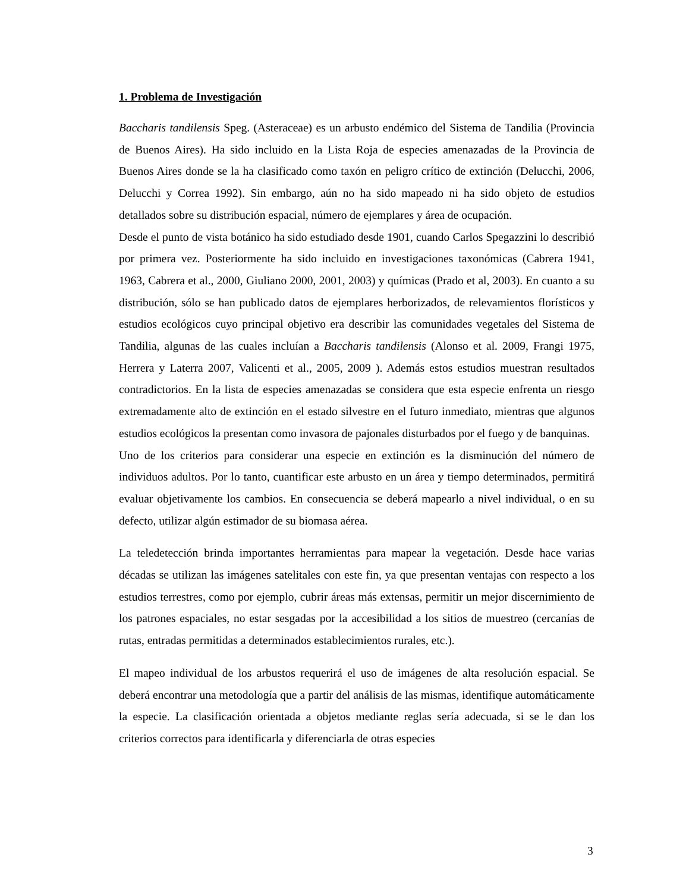1. Problema de Investigación
Baccharis tandilensis Speg. (Asteraceae) es un arbusto endémico del Sistema de Tandilia (Provincia de Buenos Aires). Ha sido incluido en la Lista Roja de especies amenazadas de la Provincia de Buenos Aires donde se la ha clasificado como taxón en peligro crítico de extinción (Delucchi, 2006, Delucchi y Correa 1992). Sin embargo, aún no ha sido mapeado ni ha sido objeto de estudios detallados sobre su distribución espacial, número de ejemplares y área de ocupación.
Desde el punto de vista botánico ha sido estudiado desde 1901, cuando Carlos Spegazzini lo describió por primera vez. Posteriormente ha sido incluido en investigaciones taxonómicas (Cabrera 1941, 1963, Cabrera et al., 2000, Giuliano 2000, 2001, 2003) y químicas (Prado et al, 2003). En cuanto a su distribución, sólo se han publicado datos de ejemplares herborizados, de relevamientos florísticos y estudios ecológicos cuyo principal objetivo era describir las comunidades vegetales del Sistema de Tandilia, algunas de las cuales incluían a Baccharis tandilensis (Alonso et al. 2009, Frangi 1975, Herrera y Laterra 2007, Valicenti et al., 2005, 2009 ). Además estos estudios muestran resultados contradictorios. En la lista de especies amenazadas se considera que esta especie enfrenta un riesgo extremadamente alto de extinción en el estado silvestre en el futuro inmediato, mientras que algunos estudios ecológicos la presentan como invasora de pajonales disturbados por el fuego y de banquinas.
Uno de los criterios para considerar una especie en extinción es la disminución del número de individuos adultos. Por lo tanto, cuantificar este arbusto en un área y tiempo determinados, permitirá evaluar objetivamente los cambios. En consecuencia se deberá mapearlo a nivel individual, o en su defecto, utilizar algún estimador de su biomasa aérea.
La teledetección brinda importantes herramientas para mapear la vegetación. Desde hace varias décadas se utilizan las imágenes satelitales con este fin, ya que presentan ventajas con respecto a los estudios terrestres, como por ejemplo, cubrir áreas más extensas, permitir un mejor discernimiento de los patrones espaciales, no estar sesgadas por la accesibilidad a los sitios de muestreo (cercanías de rutas, entradas permitidas a determinados establecimientos rurales, etc.).
El mapeo individual de los arbustos requerirá el uso de imágenes de alta resolución espacial. Se deberá encontrar una metodología que a partir del análisis de las mismas, identifique automáticamente la especie. La clasificación orientada a objetos mediante reglas sería adecuada, si se le dan los criterios correctos para identificarla y diferenciarla de otras especies
3